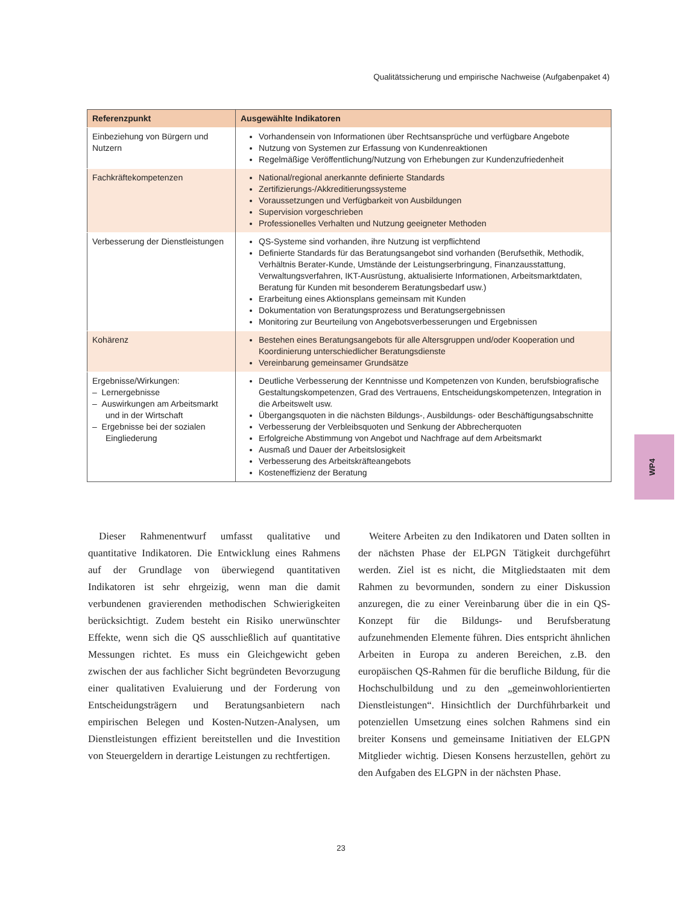Qualitätssicherung und empirische Nachweise (Aufgabenpaket 4)
| Referenzpunkt | Ausgewählte Indikatoren |
| --- | --- |
| Einbeziehung von Bürgern und Nutzern | Vorhandensein von Informationen über Rechtsansprüche und verfügbare Angebote Nutzung von Systemen zur Erfassung von Kundenreaktionen Regelmäßige Veröffentlichung/Nutzung von Erhebungen zur Kundenzufriedenheit |
| Fachkräftekompetenzen | National/regional anerkannte definierte Standards Zertifizierungs-/Akkreditierungssysteme Voraussetzungen und Verfügbarkeit von Ausbildungen Supervision vorgeschrieben Professionelles Verhalten und Nutzung geeigneter Methoden |
| Verbesserung der Dienstleistungen | QS-Systeme sind vorhanden, ihre Nutzung ist verpflichtend Definierte Standards für das Beratungsangebot sind vorhanden (Berufsethik, Methodik, Verhältnis Berater-Kunde, Umstände der Leistungserbringung, Finanzausstattung, Verwaltungsverfahren, IKT-Ausrüstung, aktualisierte Informationen, Arbeitsmarktdaten, Beratung für Kunden mit besonderem Beratungsbedarf usw.) Erarbeitung eines Aktionsplans gemeinsam mit Kunden Dokumentation von Beratungsprozess und Beratungsergebnissen Monitoring zur Beurteilung von Angebotsverbesserungen und Ergebnissen |
| Kohärenz | Bestehen eines Beratungsangebots für alle Altersgruppen und/oder Kooperation und Koordinierung unterschiedlicher Beratungsdienste Vereinbarung gemeinsamer Grundsätze |
| Ergebnisse/Wirkungen: – Lernergebnisse – Auswirkungen am Arbeitsmarkt und in der Wirtschaft – Ergebnisse bei der sozialen Eingliederung | Deutliche Verbesserung der Kenntnisse und Kompetenzen von Kunden, berufsbiografische Gestaltungskompetenzen, Grad des Vertrauens, Entscheidungskompetenzen, Integration in die Arbeitswelt usw. Übergangsquoten in die nächsten Bildungs-, Ausbildungs- oder Beschäftigungsabschnitte Verbesserung der Verbleibsquoten und Senkung der Abbrecherquoten Erfolgreiche Abstimmung von Angebot und Nachfrage auf dem Arbeitsmarkt Ausmaß und Dauer der Arbeitslosigkeit Verbesserung des Arbeitskräfteangebots Kosteneffizienz der Beratung |
Dieser Rahmenentwurf umfasst qualitative und quantitative Indikatoren. Die Entwicklung eines Rahmens auf der Grundlage von überwiegend quantitativen Indikatoren ist sehr ehrgeizig, wenn man die damit verbundenen gravierenden methodischen Schwierigkeiten berücksichtigt. Zudem besteht ein Risiko unerwünschter Effekte, wenn sich die QS ausschließlich auf quantitative Messungen richtet. Es muss ein Gleichgewicht geben zwischen der aus fachlicher Sicht begründeten Bevorzugung einer qualitativen Evaluierung und der Forderung von Entscheidungsträgern und Beratungsanbietern nach empirischen Belegen und Kosten-Nutzen-Analysen, um Dienstleistungen effizient bereitstellen und die Investition von Steuergeldern in derartige Leistungen zu rechtfertigen.
Weitere Arbeiten zu den Indikatoren und Daten sollten in der nächsten Phase der ELPGN Tätigkeit durchgeführt werden. Ziel ist es nicht, die Mitgliedstaaten mit dem Rahmen zu bevormunden, sondern zu einer Diskussion anzuregen, die zu einer Vereinbarung über die in ein QS-Konzept für die Bildungs- und Berufsberatung aufzunehmenden Elemente führen. Dies entspricht ähnlichen Arbeiten in Europa zu anderen Bereichen, z.B. den europäischen QS-Rahmen für die berufliche Bildung, für die Hochschulbildung und zu den „gemeinwohlorientierten Dienstleistungen“. Hinsichtlich der Durchführbarkeit und potenziellen Umsetzung eines solchen Rahmens sind ein breiter Konsens und gemeinsame Initiativen der ELGPN Mitglieder wichtig. Diesen Konsens herzustellen, gehört zu den Aufgaben des ELGPN in der nächsten Phase.
WP4
23